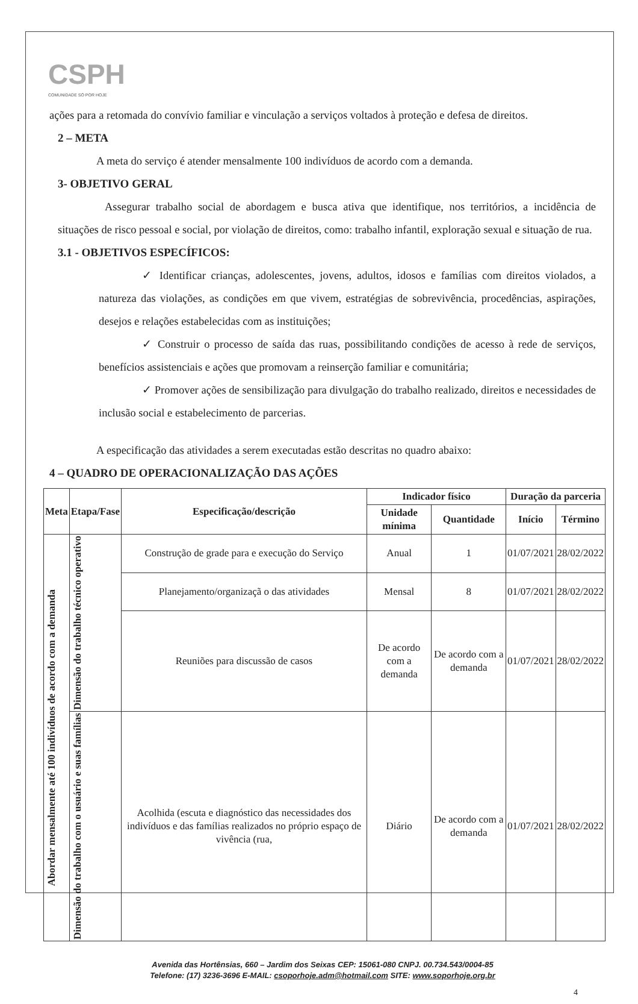CSPH
COMUNIDADE SÓ POR HOJE
ações para a retomada do convívio familiar e vinculação a serviços voltados à proteção e defesa de direitos.
2 – META
A meta do serviço é atender mensalmente 100 indivíduos de acordo com a demanda.
3- OBJETIVO GERAL
Assegurar trabalho social de abordagem e busca ativa que identifique, nos territórios, a incidência de situações de risco pessoal e social, por violação de direitos, como: trabalho infantil, exploração sexual e situação de rua.
3.1 - OBJETIVOS ESPECÍFICOS:
✓ Identificar crianças, adolescentes, jovens, adultos, idosos e famílias com direitos violados, a natureza das violações, as condições em que vivem, estratégias de sobrevivência, procedências, aspirações, desejos e relações estabelecidas com as instituições;
✓ Construir o processo de saída das ruas, possibilitando condições de acesso à rede de serviços, benefícios assistenciais e ações que promovam a reinserção familiar e comunitária;
✓ Promover ações de sensibilização para divulgação do trabalho realizado, direitos e necessidades de inclusão social e estabelecimento de parcerias.
A especificação das atividades a serem executadas estão descritas no quadro abaixo:
4 – QUADRO DE OPERACIONALIZAÇÃO DAS AÇÕES
| Meta | Etapa/Fase | Especificação/descrição | Indicador físico | | Duração da parceria | |
| --- | --- | --- | --- | --- | --- | --- |
| | | | Unidade mínima | Quantidade | Início | Término |
| Abordar mensalmente até 100 indivíduos de acordo com a demanda | Dimensão do trabalho técnico operativo | Construção de grade para e execução do Serviço | Anual | 1 | 01/07/2021 | 28/02/2022 |
| | | Planejamento/organizaçã o das atividades | Mensal | 8 | 01/07/2021 | 28/02/2022 |
| | | Reuniões para discussão de casos | De acordo com a demanda | De acordo com a demanda | 01/07/2021 | 28/02/2022 |
| | Dimensão do trabalho com o usuário e suas famílias | Acolhida (escuta e diagnóstico das necessidades dos indivíduos e das famílias realizados no próprio espaço de vivência (rua, | Diário | De acordo com a demanda | 01/07/2021 | 28/02/2022 |
Avenida das Hortênsias, 660 – Jardim dos Seixas CEP: 15061-080 CNPJ. 00.734.543/0004-85
Telefone: (17) 3236-3696 E-MAIL: csoporhoje.adm@hotmail.com SITE: www.soporhoje.org.br
4